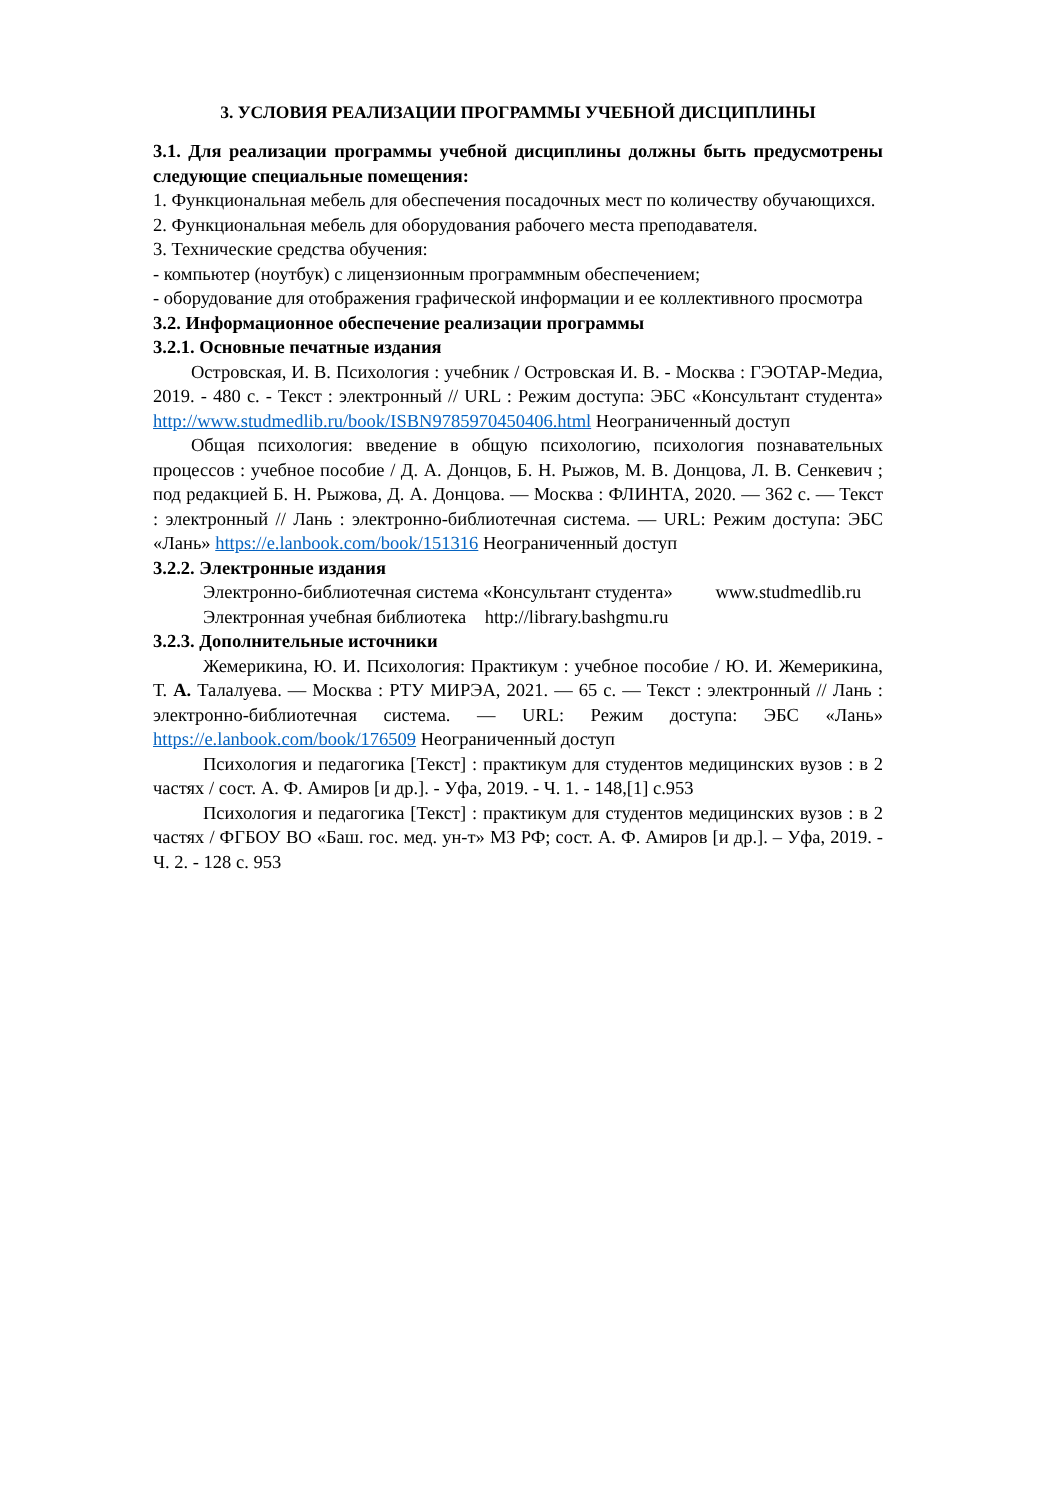3. УСЛОВИЯ РЕАЛИЗАЦИИ ПРОГРАММЫ УЧЕБНОЙ ДИСЦИПЛИНЫ
3.1. Для реализации программы учебной дисциплины должны быть предусмотрены следующие специальные помещения:
1. Функциональная мебель для обеспечения посадочных мест по количеству обучающихся.
2. Функциональная мебель для оборудования рабочего места преподавателя.
3. Технические средства обучения:
- компьютер (ноутбук) с лицензионным программным обеспечением;
- оборудование для отображения графической информации и ее коллективного просмотра
3.2. Информационное обеспечение реализации программы
3.2.1. Основные печатные издания
Островская, И. В. Психология : учебник / Островская И. В. - Москва : ГЭОТАР-Медиа, 2019. - 480 с. - Текст : электронный // URL : Режим доступа: ЭБС «Консультант студента» http://www.studmedlib.ru/book/ISBN9785970450406.html Неограниченный доступ
Общая психология: введение в общую психологию, психология познавательных процессов : учебное пособие / Д. А. Донцов, Б. Н. Рыжов, М. В. Донцова, Л. В. Сенкевич ; под редакцией Б. Н. Рыжова, Д. А. Донцова. — Москва : ФЛИНТА, 2020. — 362 с. — Текст : электронный // Лань : электронно-библиотечная система. — URL: Режим доступа: ЭБС «Лань» https://e.lanbook.com/book/151316 Неограниченный доступ
3.2.2. Электронные издания
Электронно-библиотечная система «Консультант студента» www.studmedlib.ru
Электронная учебная библиотека http://library.bashgmu.ru
3.2.3. Дополнительные источники
Жемерикина, Ю. И. Психология: Практикум : учебное пособие / Ю. И. Жемерикина, Т. А. Талалуева. — Москва : РТУ МИРЭА, 2021. — 65 с. — Текст : электронный // Лань : электронно-библиотечная система. — URL: Режим доступа: ЭБС «Лань» https://e.lanbook.com/book/176509 Неограниченный доступ
Психология и педагогика [Текст] : практикум для студентов медицинских вузов : в 2 частях / сост. А. Ф. Амиров [и др.]. - Уфа, 2019. - Ч. 1. - 148,[1] с.953
Психология и педагогика [Текст] : практикум для студентов медицинских вузов : в 2 частях / ФГБОУ ВО «Баш. гос. мед. ун-т» МЗ РФ; сост. А. Ф. Амиров [и др.]. – Уфа, 2019. - Ч. 2. - 128 с. 953